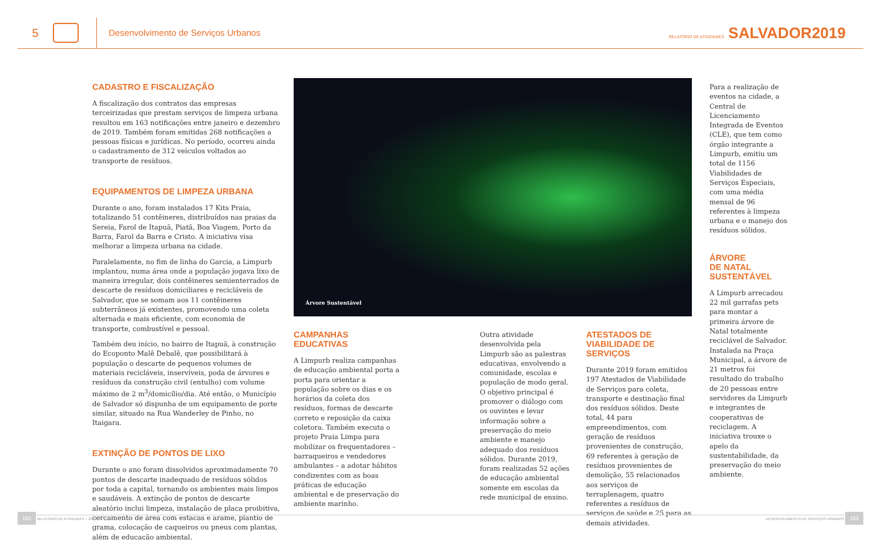5
Desenvolvimento de Serviços Urbanos
RELATÓRIO DE ATIVIDADES SALVADOR2019
CADASTRO E FISCALIZAÇÃO
A fiscalização dos contratos das empresas terceirizadas que prestam serviços de limpeza urbana resultou em 163 notificações entre janeiro e dezembro de 2019. Também foram emitidas 268 notificações a pessoas físicas e jurídicas. No período, ocorreu ainda o cadastramento de 312 veículos voltados ao transporte de resíduos.
EQUIPAMENTOS DE LIMPEZA URBANA
Durante o ano, foram instalados 17 Kits Praia, totalizando 51 contêineres, distribuídos nas praias da Sereia, Farol de Itapuã, Piatã, Boa Viagem, Porto da Barra, Farol da Barra e Cristo. A iniciativa visa melhorar a limpeza urbana na cidade.
Paralelamente, no fim de linha do Garcia, a Limpurb implantou, numa área onde a população jogava lixo de maneira irregular, dois contêineres semienterrados de descarte de resíduos domiciliares e recicláveis de Salvador, que se somam aos 11 contêineres subterrâneos já existentes, promovendo uma coleta alternada e mais eficiente, com economia de transporte, combustível e pessoal.
Também deu início, no bairro de Itapuã, à construção do Ecoponto Malê Debalê, que possibilitará à população o descarte de pequenos volumes de materiais recicláveis, inservíveis, poda de árvores e resíduos da construção civil (entulho) com volume máximo de 2 m<sup>3</sup>/domicílio/dia. Até então, o Município de Salvador só dispunha de um equipamento de porte similar, situado na Rua Wanderley de Pinho, no Itaigara.
EXTINÇÃO DE PONTOS DE LIXO
Durante o ano foram dissolvidos aproximadamente 70 pontos de descarte inadequado de resíduos sólidos por toda a capital, tornando os ambientes mais limpos e saudáveis. A extinção de pontos de descarte aleatório inclui limpeza, instalação de placa proibitiva, cercamento de área com estacas e arame, plantio de grama, colocação de caqueiros ou pneus com plantas, além de educação ambiental.
Árvore Sustentável
CAMPANHAS
EDUCATIVAS
A Limpurb realiza campanhas de educação ambiental porta a porta para orientar a população sobre os dias e os horários da coleta dos resíduos, formas de descarte correto e reposição da caixa coletora. Também executa o projeto Praia Limpa para mobilizar os frequentadores – barraqueiros e vendedores ambulantes – a adotar hábitos condizentes com as boas práticas de educação ambiental e de preservação do ambiente marinho.
Outra atividade desenvolvida pela Limpurb são as palestras educativas, envolvendo a comunidade, escolas e população de modo geral. O objetivo principal é promover o diálogo com os ouvintes e levar informação sobre a preservação do meio ambiente e manejo adequado dos resíduos sólidos. Durante 2019, foram realizadas 52 ações de educação ambiental somente em escolas da rede municipal de ensino.
ATESTADOS DE
VIABILIDADE DE
SERVIÇOS
Durante 2019 foram emitidos 197 Atestados de Viabilidade de Serviços para coleta, transporte e destinação final dos resíduos sólidos. Deste total, 44 para empreendimentos, com geração de resíduos provenientes de construção, 69 referentes à geração de resíduos provenientes de demolição, 55 relacionados aos serviços de terraplenagem, quatro referentes a resíduos de serviços de saúde e 25 para as demais atividades.
Para a realização de eventos na cidade, a Central de Licenciamento Integrada de Eventos (CLE), que tem como órgão integrante a Limpurb, emitiu um total de 1156 Viabilidades de Serviços Especiais, com uma média mensal de 96 referentes à limpeza urbana e o manejo dos resíduos sólidos.
ÁRVORE
DE NATAL
SUSTENTÁVEL
A Limpurb arrecadou 22 mil garrafas pets para montar a primeira árvore de Natal totalmente reciclável de Salvador. Instalada na Praça Municipal, a árvore de 21 metros foi resultado do trabalho de 20 pessoas entre servidores da Limpurb e integrantes de cooperativas de reciclagem. A iniciativa trouxe o apelo da sustentabilidade, da preservação do meio ambiente.
152 RELATÓRIO DE ATIVIDADES – 2019
DESENVOLVIMENTO DE SERVIÇOS URBANOS 153